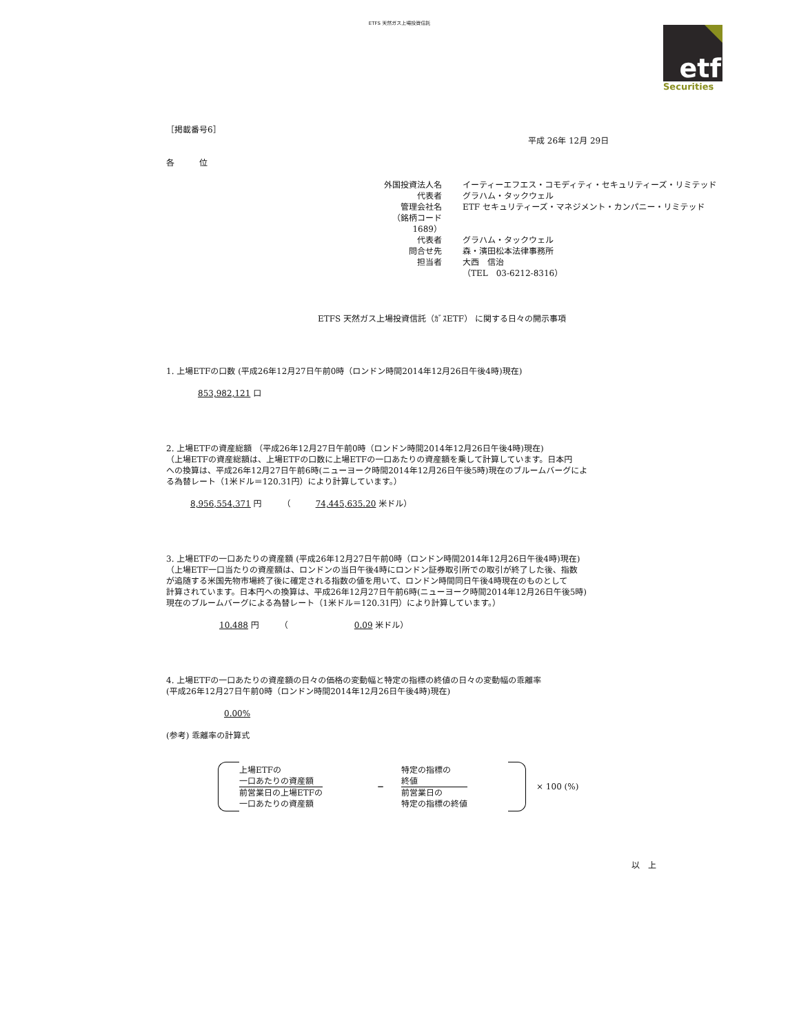ETFS 天然ガス上場投資信託
etf
Securities
［掲載番号6］
平成 26年 12月 29日
各　　　位
外国投資法人名
イーティーエフエス・コモディティ・セキュリティーズ・リミテッド
代表者
グラハム・タックウェル
管理会社名
ETF セキュリティーズ・マネジメント・カンパニー・リミテッド
（銘柄コード　1689）
代表者
グラハム・タックウェル
問合せ先
森・濱田松本法律事務所
担当者
大西　信治
（TEL　03-6212-8316）
ETFS 天然ガス上場投資信託（ｶﾞｽETF） に関する日々の開示事項
1. 上場ETFの口数 (平成26年12月27日午前0時（ロンドン時間2014年12月26日午後4時)現在)
853,982,121 口
2. 上場ETFの資産総額 （平成26年12月27日午前0時（ロンドン時間2014年12月26日午後4時)現在)
（上場ETFの資産総額は、上場ETFの口数に上場ETFの一口あたりの資産額を乗して計算しています。日本円
への換算は、平成26年12月27日午前6時(ニューヨーク時間2014年12月26日午後5時)現在のブルームバーグによ
る為替レート（1米ドル＝120.31円）により計算しています。）
8,956,554,371 円　　　（　　　74,445,635.20 米ドル）
3. 上場ETFの一口あたりの資産額 (平成26年12月27日午前0時（ロンドン時間2014年12月26日午後4時)現在)
（上場ETF一口当たりの資産額は、ロンドンの当日午後4時にロンドン証券取引所での取引が終了した後、指数
が追随する米国先物市場終了後に確定される指数の値を用いて、ロンドン時間同日午後4時現在のものとして
計算されています。日本円への換算は、平成26年12月27日午前6時(ニューヨーク時間2014年12月26日午後5時)
現在のブルームバーグによる為替レート（1米ドル＝120.31円）により計算しています。）
10.488 円　　　（　　　　　　　　0.09 米ドル）
4. 上場ETFの一口あたりの資産額の日々の価格の変動幅と特定の指標の終値の日々の変動幅の乖離率
(平成26年12月27日午前0時（ロンドン時間2014年12月26日午後4時)現在)
0.00%
(参考) 乖離率の計算式
上場ETFの
一口あたりの資産額
前営業日の上場ETFの
一口あたりの資産額
−
特定の指標の
終値
前営業日の
特定の指標の終値
× 100 (%)
以　上